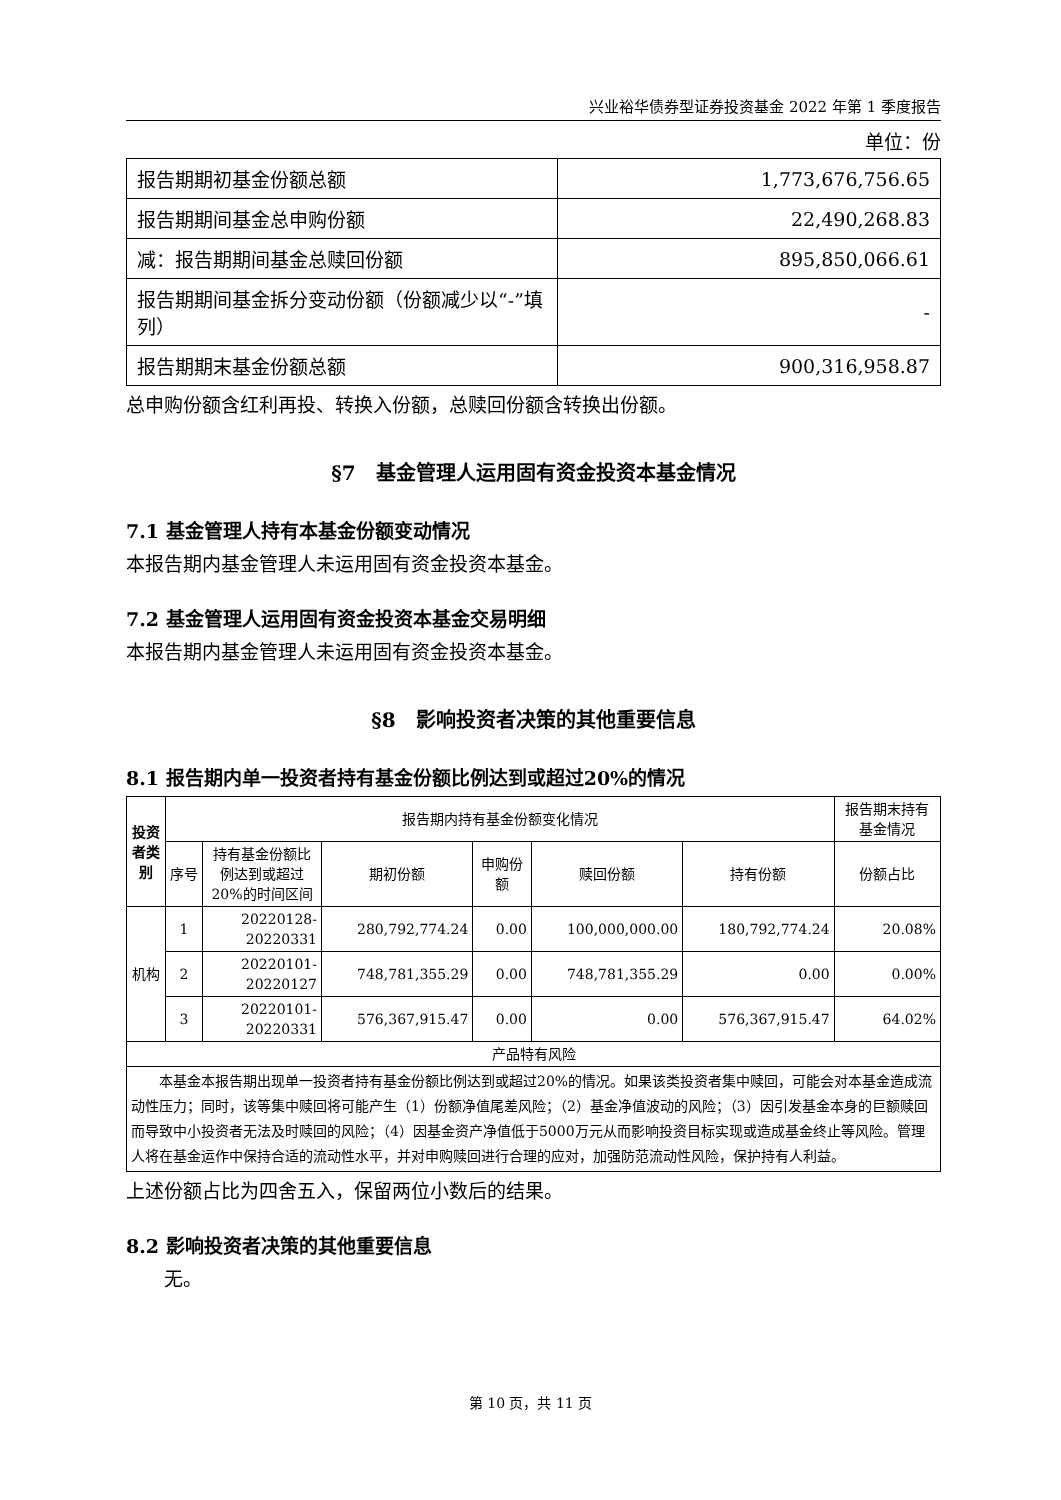兴业裕华债券型证券投资基金 2022 年第 1 季度报告
单位：份
| 报告期期初基金份额总额 | 1,773,676,756.65 |
| 报告期期间基金总申购份额 | 22,490,268.83 |
| 减：报告期期间基金总赎回份额 | 895,850,066.61 |
| 报告期期间基金拆分变动份额（份额减少以“-”填列） | - |
| 报告期期末基金份额总额 | 900,316,958.87 |
总申购份额含红利再投、转换入份额，总赎回份额含转换出份额。
§7　基金管理人运用固有资金投资本基金情况
7.1 基金管理人持有本基金份额变动情况
本报告期内基金管理人未运用固有资金投资本基金。
7.2 基金管理人运用固有资金投资本基金交易明细
本报告期内基金管理人未运用固有资金投资本基金。
§8　影响投资者决策的其他重要信息
8.1 报告期内单一投资者持有基金份额比例达到或超过20%的情况
| 投资者类别 | 报告期内持有基金份额变化情况 | | | | | | 报告期末持有基金情况 |
| --- | --- | --- | --- | --- | --- | --- | --- |
| | 序号 | 持有基金份额比例达到或超过20%的时间区间 | 期初份额 | 申购份额 | 赎回份额 | 持有份额 | 份额占比 |
| 机构 | 1 | 20220128-20220331 | 280,792,774.24 | 0.00 | 100,000,000.00 | 180,792,774.24 | 20.08% |
| | 2 | 20220101-20220127 | 748,781,355.29 | 0.00 | 748,781,355.29 | 0.00 | 0.00% |
| | 3 | 20220101-20220331 | 576,367,915.47 | 0.00 | 0.00 | 576,367,915.47 | 64.02% |
| 产品特有风险 | | | | | | | |
| 本基金本报告期出现单一投资者持有基金份额比例达到或超过20%的情况。如果该类投资者集中赎回，可能会对本基金造成流动性压力；同时，该等集中赎回将可能产生（1）份额净值尾差风险；（2）基金净值波动的风险；（3）因引发基金本身的巨额赎回而导致中小投资者无法及时赎回的风险；（4）因基金资产净值低于5000万元从而影响投资目标实现或造成基金终止等风险。管理人将在基金运作中保持合适的流动性水平，并对申购赎回进行合理的应对，加强防范流动性风险，保护持有人利益。 | | | | | | | |
上述份额占比为四舍五入，保留两位小数后的结果。
8.2 影响投资者决策的其他重要信息
无。
第 10 页，共 11 页